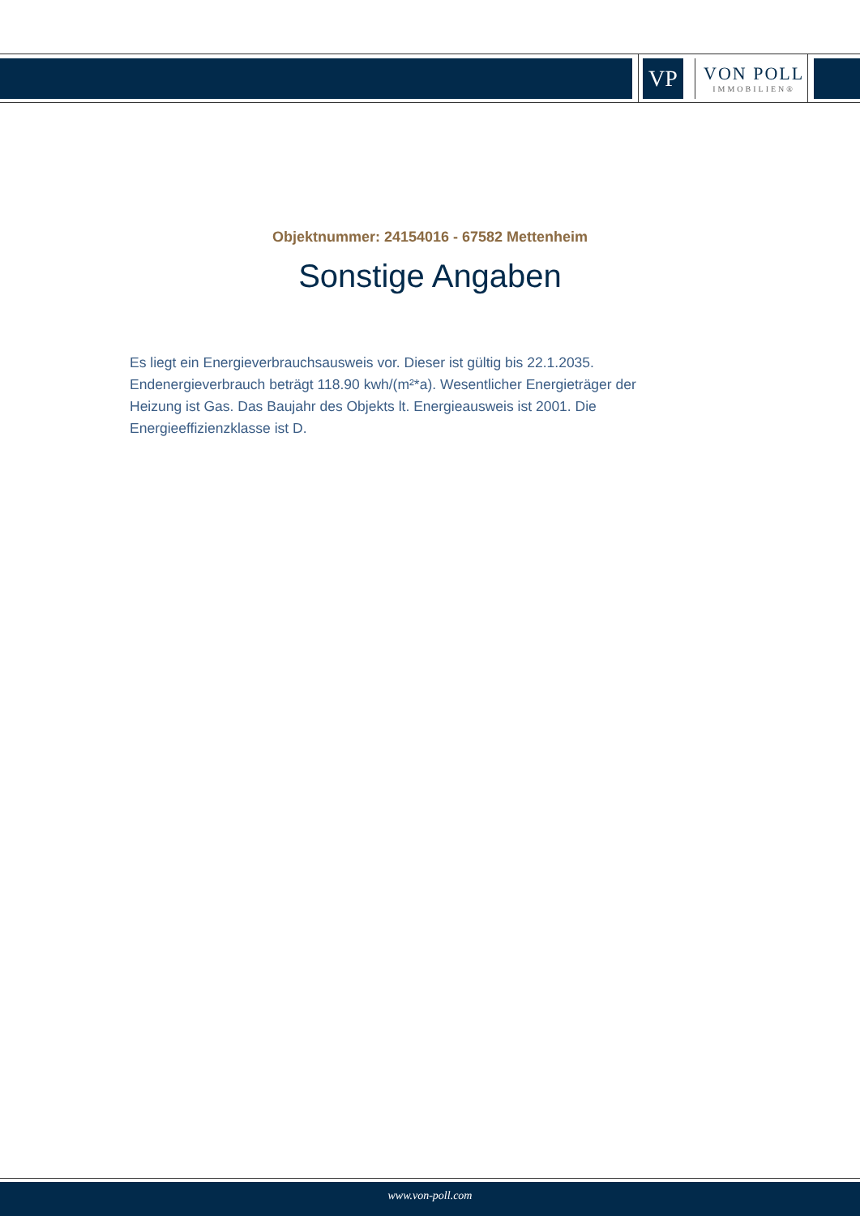VP
VON POLL
IMMOBILIEN®
Objektnummer: 24154016 - 67582 Mettenheim
Sonstige Angaben
Es liegt ein Energieverbrauchsausweis vor. Dieser ist gültig bis 22.1.2035. Endenergieverbrauch beträgt 118.90 kwh/(m²*a). Wesentlicher Energieträger der Heizung ist Gas. Das Baujahr des Objekts lt. Energieausweis ist 2001. Die Energieeffizienzklasse ist D.
www.von-poll.com